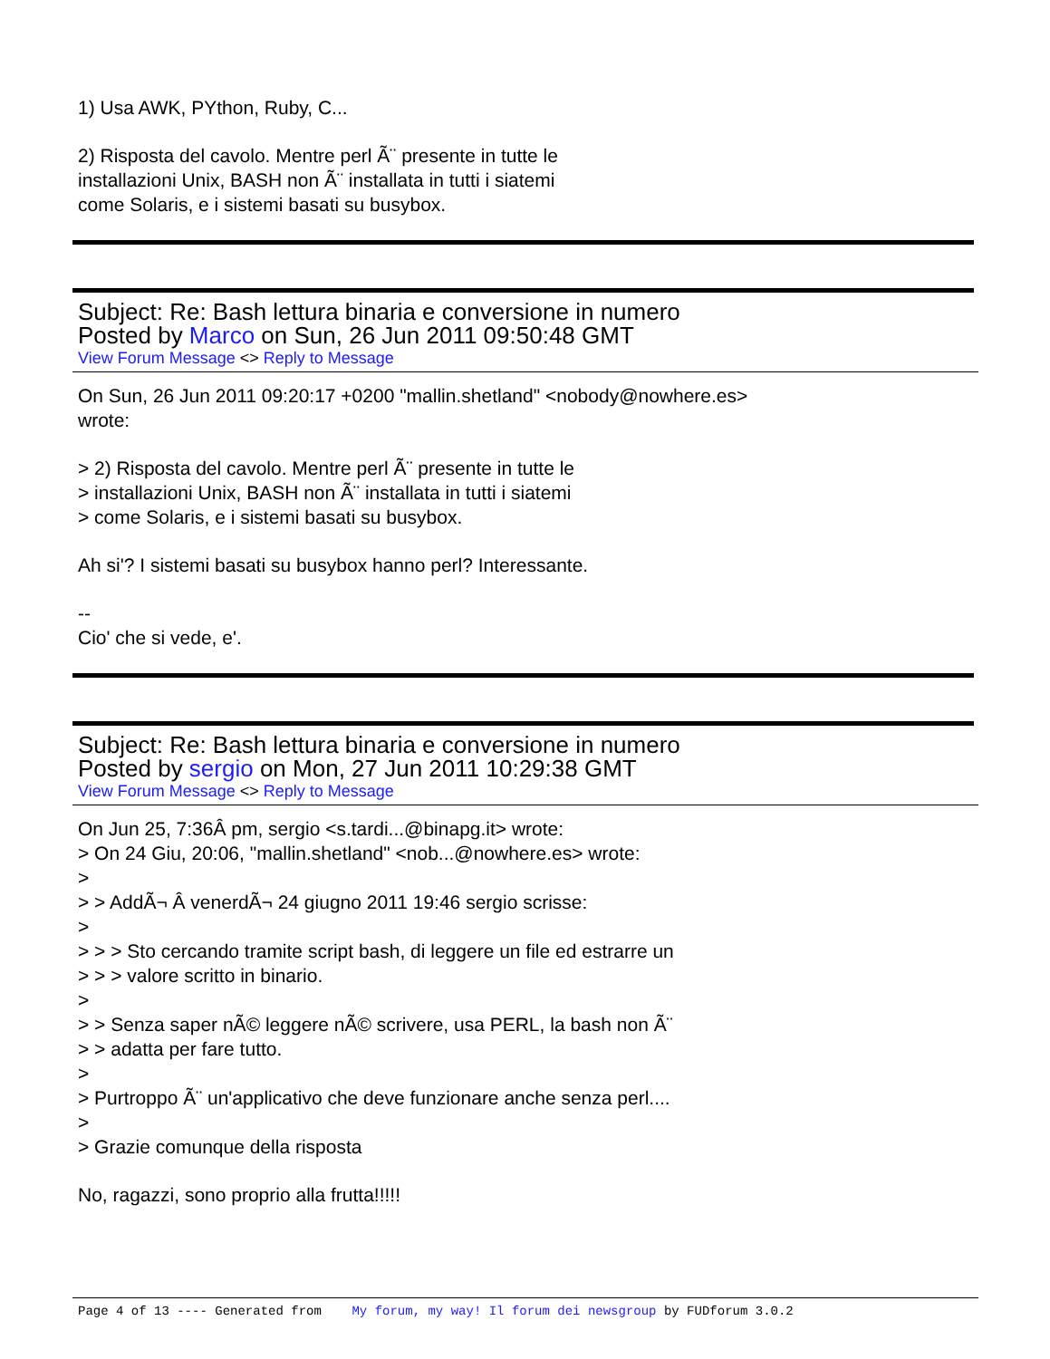1) Usa AWK, PYthon, Ruby, C...
2) Risposta del cavolo. Mentre perl Ã¨ presente in tutte le
installazioni Unix, BASH non Ã¨ installata in tutti i siatemi
come Solaris, e i sistemi basati su busybox.
Subject: Re: Bash lettura binaria e conversione in numero
Posted by Marco on Sun, 26 Jun 2011 09:50:48 GMT
View Forum Message <> Reply to Message
On Sun, 26 Jun 2011 09:20:17 +0200 "mallin.shetland" <nobody@nowhere.es>
wrote:
> 2) Risposta del cavolo. Mentre perl Ã¨ presente in tutte le
> installazioni Unix, BASH non Ã¨ installata in tutti i siatemi
> come Solaris, e i sistemi basati su busybox.
Ah si'? I sistemi basati su busybox hanno perl? Interessante.
--
Cio' che si vede, e'.
Subject: Re: Bash lettura binaria e conversione in numero
Posted by sergio on Mon, 27 Jun 2011 10:29:38 GMT
View Forum Message <> Reply to Message
On Jun 25, 7:36Â pm, sergio <s.tardi...@binapg.it> wrote:
> On 24 Giu, 20:06, "mallin.shetland" <nob...@nowhere.es> wrote:
>
> > AddÃ¬ Â venerdÃ¬ 24 giugno 2011 19:46 sergio scrisse:
>
> > > Sto cercando tramite script bash, di leggere un file ed estrarre un
> > > valore scritto in binario.
>
> > Senza saper nÃ© leggere nÃ© scrivere, usa PERL, la bash non Ã¨
> > adatta per fare tutto.
>
> Purtroppo Ã¨ un'applicativo che deve funzionare anche senza perl....
>
> Grazie comunque della risposta
No, ragazzi, sono proprio alla frutta!!!!!
Page 4 of 13 ---- Generated from My forum, my way! Il forum dei newsgroup by FUDforum 3.0.2